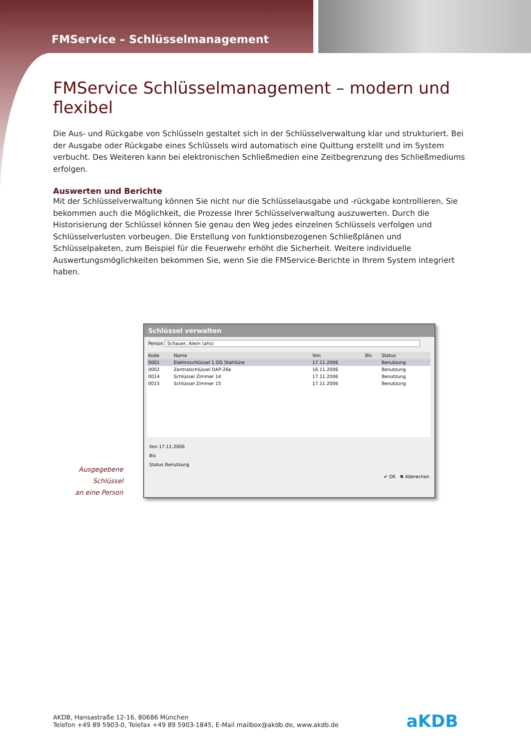FMService – Schlüsselmanagement
FMService Schlüsselmanagement – modern und flexibel
Die Aus- und Rückgabe von Schlüsseln gestaltet sich in der Schlüsselverwaltung klar und strukturiert. Bei der Ausgabe oder Rückgabe eines Schlüssels wird automatisch eine Quittung erstellt und im System verbucht. Des Weiteren kann bei elektronischen Schließmedien eine Zeitbegrenzung des Schließmediums erfolgen.
Auswerten und Berichte
Mit der Schlüsselverwaltung können Sie nicht nur die Schlüsselausgabe und -rückgabe kontrollieren, Sie bekommen auch die Möglichkeit, die Prozesse Ihrer Schlüsselverwaltung auszuwerten. Durch die Historisierung der Schlüssel können Sie genau den Weg jedes einzelnen Schlüssels verfolgen und Schlüsselverlusten vorbeugen. Die Erstellung von funktionsbezogenen Schließplänen und Schlüsselpaketen, zum Beispiel für die Feuerwehr erhöht die Sicherheit. Weitere individuelle Auswertungsmöglichkeiten bekommen Sie, wenn Sie die FMService-Berichte in Ihrem System integriert haben.
Ausgegebene Schlüssel
an eine Person
Schlüssel verwalten
Person Schauer, Alwin (ahs)
| Kode | Name | Von | Bis | Status |
| --- | --- | --- | --- | --- |
| 0001 | Elektroschlüssel 1.OG Stahltüre | 17.11.2006 | | Benutzung |
| 0002 | Zentralschlüssel DAP-26e | 16.11.2006 | | Benutzung |
| 0014 | Schlüssel Zimmer 14 | 17.11.2006 | | Benutzung |
| 0015 | Schlüssel Zimmer 15 | 17.11.2006 | | Benutzung |
Von 17.11.2006
Bis
Status Benutzung
✔ OK ✖ Abbrechen
AKDB, Hansastraße 12-16, 80686 München
Telefon +49 89 5903-0, Telefax +49 89 5903-1845, E-Mail mailbox@akdb.de, www.akdb.de
aKDB